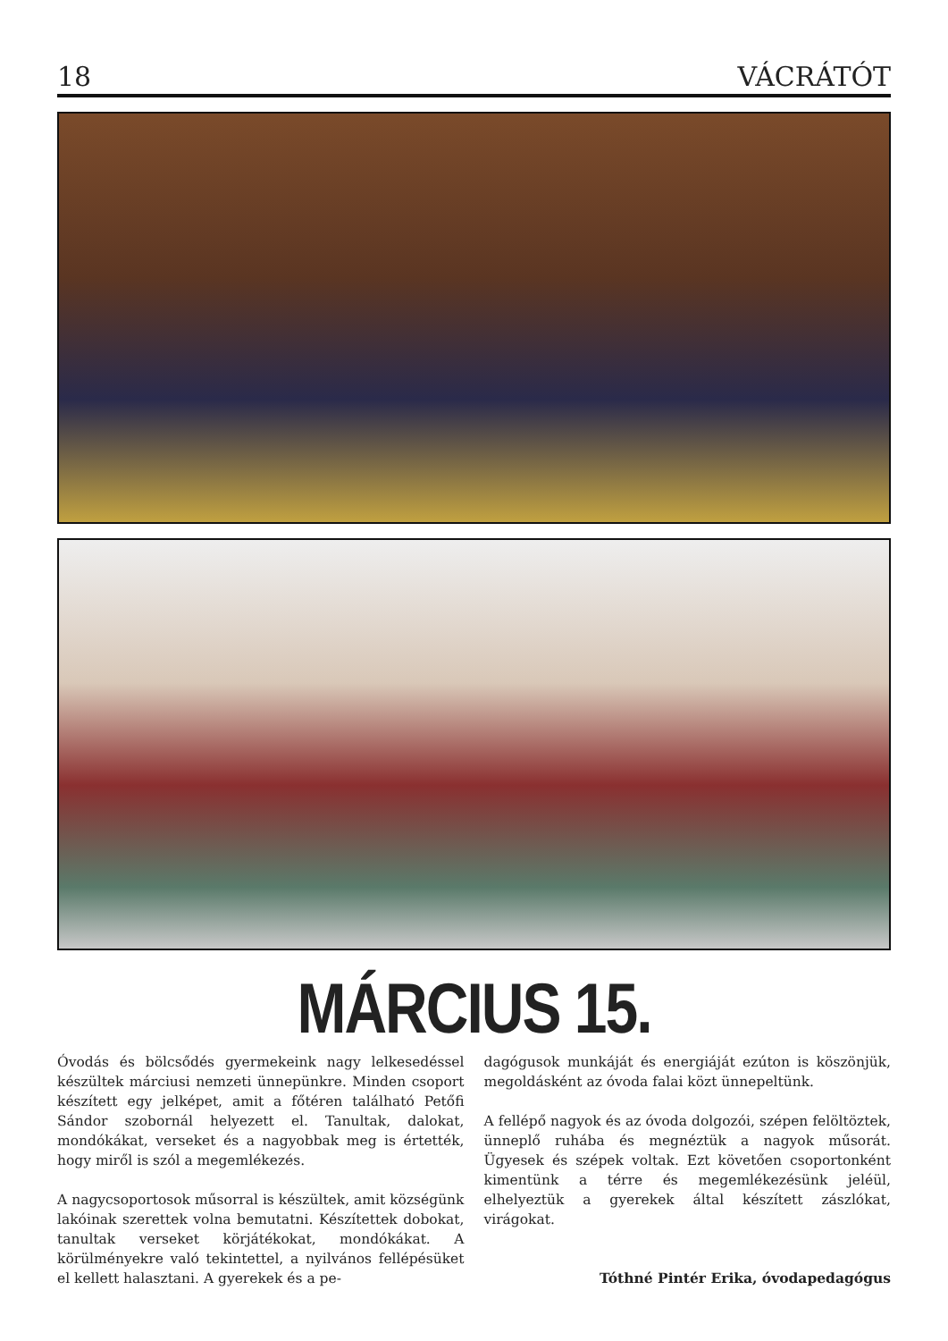18 VÁCRÁTÓT
MÁRCIUS 15.
Óvodás és bölcsődés gyermekeink nagy lelkesedéssel készültek márciusi nemzeti ünnepünkre. Minden csoport készített egy jelképet, amit a főtéren található Petőfi Sándor szobornál helyezett el. Tanultak, dalokat, mondókákat, verseket és a nagyobbak meg is értették, hogy miről is szól a megemlékezés.
A nagycsoportosok műsorral is készültek, amit községünk lakóinak szerettek volna bemutatni. Készítettek dobokat, tanultak verseket körjátékokat, mondókákat. A körülményekre való tekintettel, a nyilvános fellépésüket el kellett halasztani. A gyerekek és a pe-
dagógusok munkáját és energiáját ezúton is köszönjük, megoldásként az óvoda falai közt ünnepeltünk.
A fellépő nagyok és az óvoda dolgozói, szépen felöltöztek, ünneplő ruhába és megnéztük a nagyok műsorát. Ügyesek és szépek voltak. Ezt követően csoportonként kimentünk a térre és megemlékezésünk jeléül, elhelyeztük a gyerekek által készített zászlókat, virágokat.
Tóthné Pintér Erika, óvodapedagógus